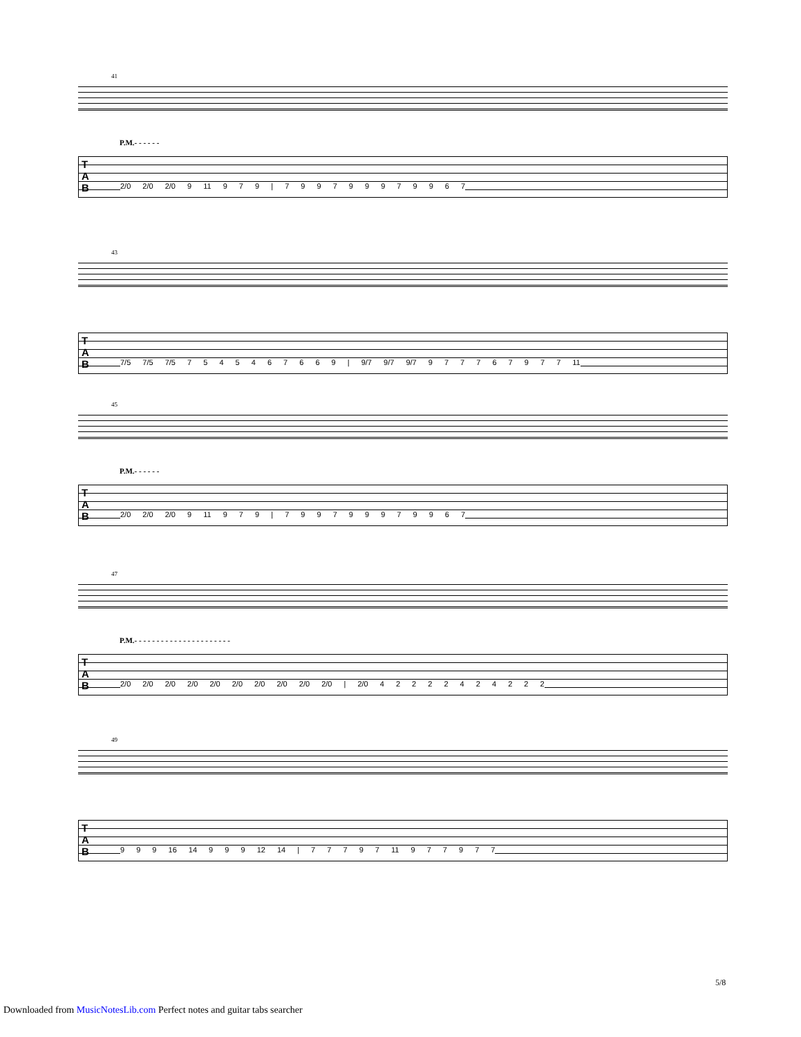41
P.M.- - - - - -
T
A
B
2/0 2/0 2/0 9 11 9 7 9 | 7 9 9 7 9 9 9 7 9 9 6 7
43
T
A
B
7/5 7/5 7/5 7 5 4 5 4 6 7 6 6 9 | 9/7 9/7 9/7 9 7 7 7 6 7 9 7 7 11
45
P.M.- - - - - -
T
A
B
2/0 2/0 2/0 9 11 9 7 9 | 7 9 9 7 9 9 9 7 9 9 6 7
47
P.M.- - - - - - - - - - - - - - - - - - - - - -
T
A
B
2/0 2/0 2/0 2/0 2/0 2/0 2/0 2/0 2/0 2/0 | 2/0 4 2 2 2 2 4 2 4 2 2 2
49
T
A
B
9 9 9 16 14 9 9 9 12 14 | 7 7 7 9 7 11 9 7 7 9 7 7
5/8
Downloaded from MusicNotesLib.com Perfect notes and guitar tabs searcher